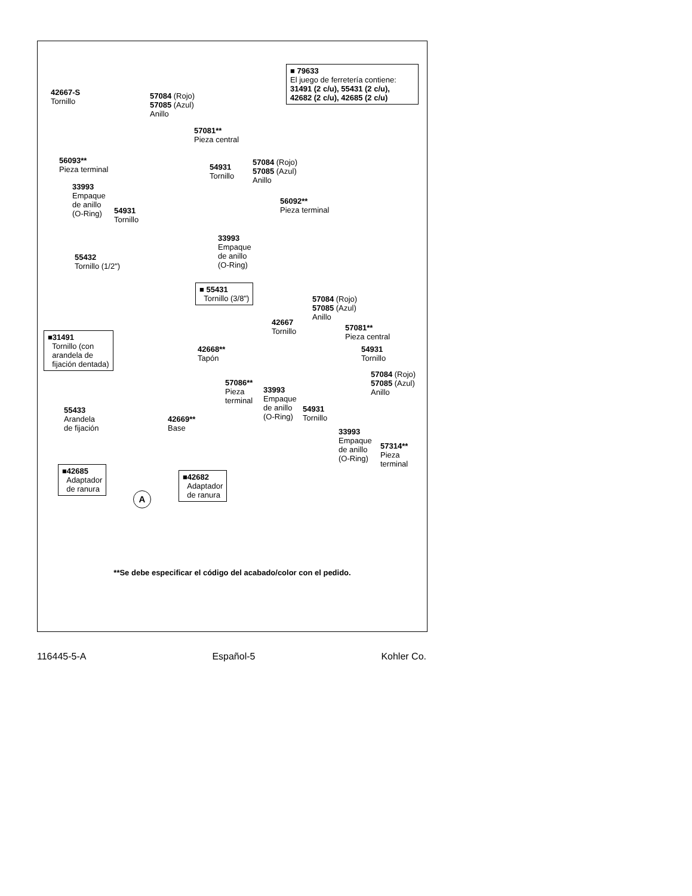■ 79633
El juego de ferretería contiene:
31491 (2 c/u), 55431 (2 c/u),
42682 (2 c/u), 42685 (2 c/u)
42667-S
Tornillo
57084 (Rojo)
57085 (Azul)
Anillo
57081**
Pieza central
56093**
Pieza terminal
54931
Tornillo
57084 (Rojo)
57085 (Azul)
Anillo
33993
Empaque
de anillo
(O-Ring)
54931
Tornillo
56092**
Pieza terminal
33993
Empaque
de anillo
(O-Ring)
55432
Tornillo (1/2")
■ 55431
Tornillo (3/8")
57084 (Rojo)
57085 (Azul)
Anillo
42667
Tornillo
57081**
Pieza central
■31491
Tornillo (con
arandela de
fijación dentada)
42668**
Tapón
54931
Tornillo
57084 (Rojo)
57085 (Azul)
Anillo
57086**
Pieza
terminal
33993
Empaque
de anillo
(O-Ring)
54931
Tornillo
55433
Arandela
de fijación
42669**
Base
33993
Empaque
de anillo
(O-Ring)
57314**
Pieza
terminal
■42685
Adaptador
de ranura
■42682
Adaptador
de ranura
A
**Se debe especificar el código del acabado/color con el pedido.
116445-5-A Español-5 Kohler Co.